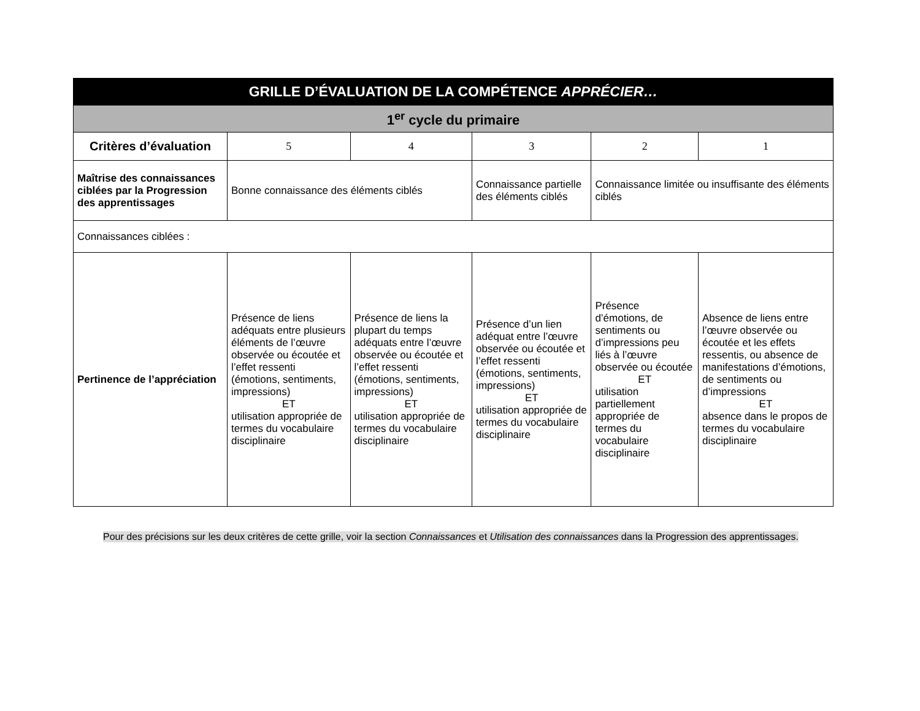| GRILLE D’ÉVALUATION DE LA COMPÉTENCE APPRÉCIER… | | | | | |
| 1<sup>er</sup> cycle du primaire | | | | | |
| Critères d’évaluation | 5 | 4 | 3 | 2 | 1 |
| Maîtrise des connaissances ciblées par la Progression des apprentissages | Bonne connaissance des éléments ciblés | | Connaissance partielle des éléments ciblés | Connaissance limitée ou insuffisante des éléments ciblés | |
| Connaissances ciblées : | | | | | |
| Pertinence de l’appréciation | Présence de liens adéquats entre plusieurs éléments de l’œuvre observée ou écoutée et l’effet ressenti (émotions, sentiments, impressions) ET utilisation appropriée de termes du vocabulaire disciplinaire | Présence de liens la plupart du temps adéquats entre l’œuvre observée ou écoutée et l’effet ressenti (émotions, sentiments, impressions) ET utilisation appropriée de termes du vocabulaire disciplinaire | Présence d’un lien adéquat entre l’œuvre observée ou écoutée et l’effet ressenti (émotions, sentiments, impressions) ET utilisation appropriée de termes du vocabulaire disciplinaire | Présence d’émotions, de sentiments ou d’impressions peu liés à l’œuvre observée ou écoutée ET utilisation partiellement appropriée de termes du vocabulaire disciplinaire | Absence de liens entre l’œuvre observée ou écoutée et les effets ressentis, ou absence de manifestations d’émotions, de sentiments ou d’impressions ET absence dans le propos de termes du vocabulaire disciplinaire |
Pour des précisions sur les deux critères de cette grille, voir la section Connaissances et Utilisation des connaissances dans la Progression des apprentissages.